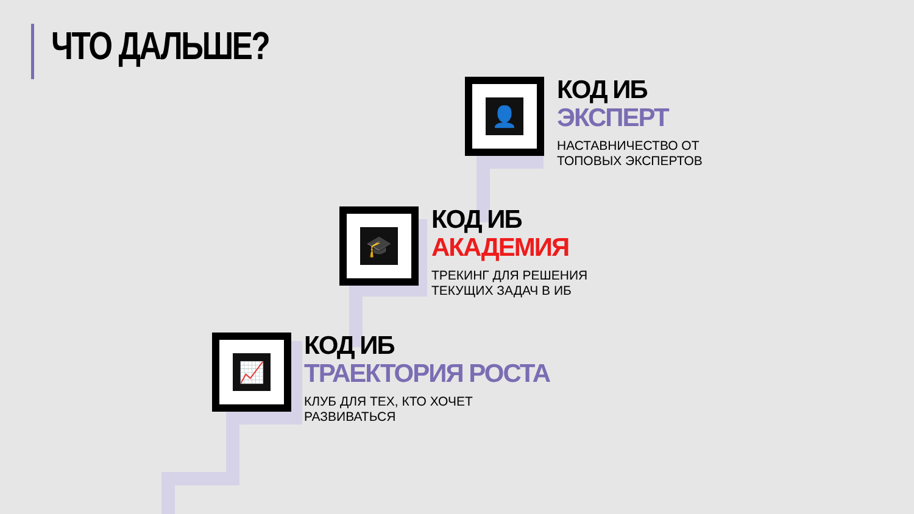ЧТО ДАЛЬШЕ?
👤
КОД ИБ
ЭКСПЕРТ
НАСТАВНИЧЕСТВО ОТ
ТОПОВЫХ ЭКСПЕРТОВ
🎓
КОД ИБ
АКАДЕМИЯ
ТРЕКИНГ ДЛЯ РЕШЕНИЯ
ТЕКУЩИХ ЗАДАЧ В ИБ
📈
КОД ИБ
ТРАЕКТОРИЯ РОСТА
КЛУБ ДЛЯ ТЕХ, КТО ХОЧЕТ
РАЗВИВАТЬСЯ